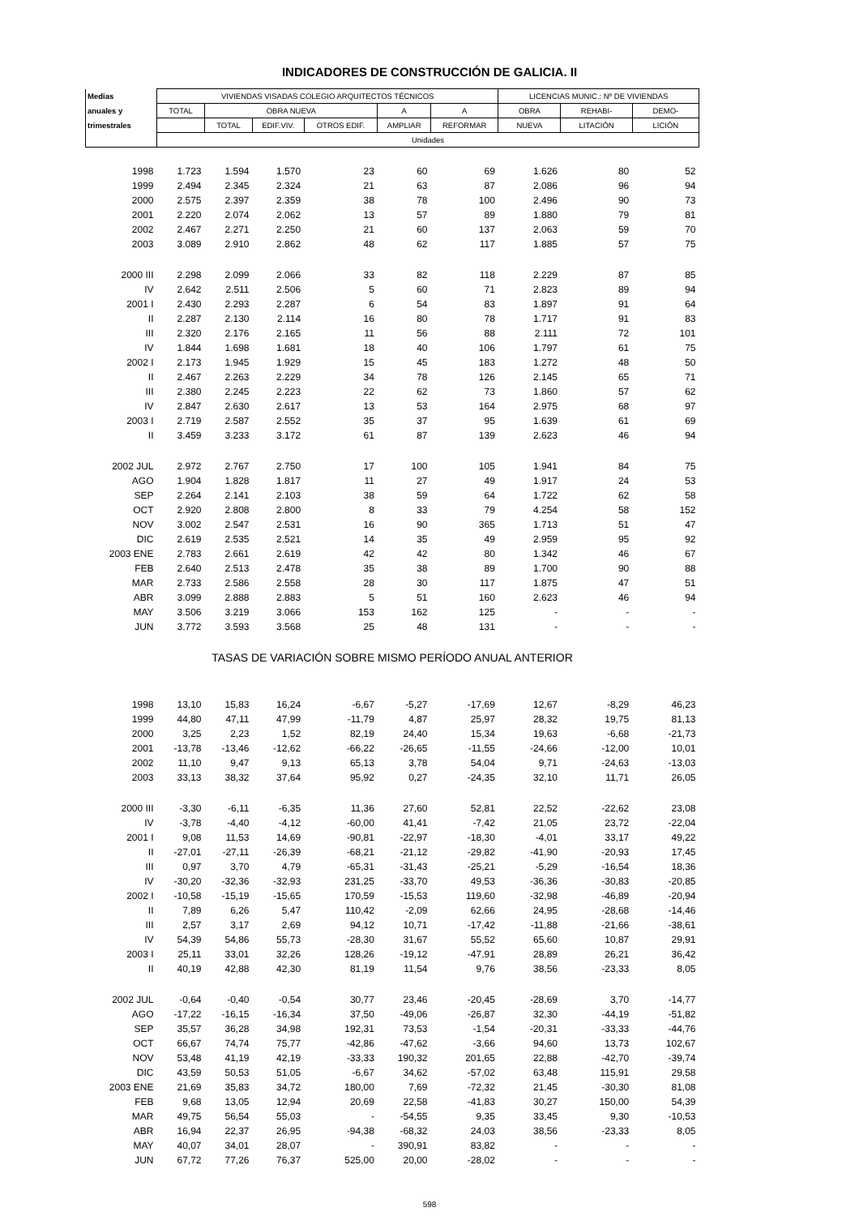INDICADORES DE CONSTRUCCIÓN DE GALICIA. II
| Medias | VIVIENDAS VISADAS COLEGIO ARQUITECTOS TÉCNICOS | | | | | | LICENCIAS MUNIC.: Nº DE VIVIENDAS | | |
| --- | --- | --- | --- | --- | --- | --- | --- | --- | --- |
| anuales y | TOTAL | OBRA NUEVA | | | A | A | OBRA | REHABI- | DEMO- |
| trimestrales | | TOTAL | EDIF.VIV. | OTROS EDIF. | AMPLIAR | REFORMAR | NUEVA | LITACIÓN | LICIÓN |
| | Unidades | | | | | | | | |
| 1998 | 1.723 | 1.594 | 1.570 | 23 | 60 | 69 | 1.626 | 80 | 52 |
| 1999 | 2.494 | 2.345 | 2.324 | 21 | 63 | 87 | 2.086 | 96 | 94 |
| 2000 | 2.575 | 2.397 | 2.359 | 38 | 78 | 100 | 2.496 | 90 | 73 |
| 2001 | 2.220 | 2.074 | 2.062 | 13 | 57 | 89 | 1.880 | 79 | 81 |
| 2002 | 2.467 | 2.271 | 2.250 | 21 | 60 | 137 | 2.063 | 59 | 70 |
| 2003 | 3.089 | 2.910 | 2.862 | 48 | 62 | 117 | 1.885 | 57 | 75 |
| 2000 III | 2.298 | 2.099 | 2.066 | 33 | 82 | 118 | 2.229 | 87 | 85 |
| IV | 2.642 | 2.511 | 2.506 | 5 | 60 | 71 | 2.823 | 89 | 94 |
| 2001 I | 2.430 | 2.293 | 2.287 | 6 | 54 | 83 | 1.897 | 91 | 64 |
| II | 2.287 | 2.130 | 2.114 | 16 | 80 | 78 | 1.717 | 91 | 83 |
| III | 2.320 | 2.176 | 2.165 | 11 | 56 | 88 | 2.111 | 72 | 101 |
| IV | 1.844 | 1.698 | 1.681 | 18 | 40 | 106 | 1.797 | 61 | 75 |
| 2002 I | 2.173 | 1.945 | 1.929 | 15 | 45 | 183 | 1.272 | 48 | 50 |
| II | 2.467 | 2.263 | 2.229 | 34 | 78 | 126 | 2.145 | 65 | 71 |
| III | 2.380 | 2.245 | 2.223 | 22 | 62 | 73 | 1.860 | 57 | 62 |
| IV | 2.847 | 2.630 | 2.617 | 13 | 53 | 164 | 2.975 | 68 | 97 |
| 2003 I | 2.719 | 2.587 | 2.552 | 35 | 37 | 95 | 1.639 | 61 | 69 |
| II | 3.459 | 3.233 | 3.172 | 61 | 87 | 139 | 2.623 | 46 | 94 |
| 2002 JUL | 2.972 | 2.767 | 2.750 | 17 | 100 | 105 | 1.941 | 84 | 75 |
| AGO | 1.904 | 1.828 | 1.817 | 11 | 27 | 49 | 1.917 | 24 | 53 |
| SEP | 2.264 | 2.141 | 2.103 | 38 | 59 | 64 | 1.722 | 62 | 58 |
| OCT | 2.920 | 2.808 | 2.800 | 8 | 33 | 79 | 4.254 | 58 | 152 |
| NOV | 3.002 | 2.547 | 2.531 | 16 | 90 | 365 | 1.713 | 51 | 47 |
| DIC | 2.619 | 2.535 | 2.521 | 14 | 35 | 49 | 2.959 | 95 | 92 |
| 2003 ENE | 2.783 | 2.661 | 2.619 | 42 | 42 | 80 | 1.342 | 46 | 67 |
| FEB | 2.640 | 2.513 | 2.478 | 35 | 38 | 89 | 1.700 | 90 | 88 |
| MAR | 2.733 | 2.586 | 2.558 | 28 | 30 | 117 | 1.875 | 47 | 51 |
| ABR | 3.099 | 2.888 | 2.883 | 5 | 51 | 160 | 2.623 | 46 | 94 |
| MAY | 3.506 | 3.219 | 3.066 | 153 | 162 | 125 | - | - | - |
| JUN | 3.772 | 3.593 | 3.568 | 25 | 48 | 131 | - | - | - |
| TASAS DE VARIACIÓN SOBRE MISMO PERÍODO ANUAL ANTERIOR | | | | | | | | | |
| 1998 | 13,10 | 15,83 | 16,24 | -6,67 | -5,27 | -17,69 | 12,67 | -8,29 | 46,23 |
| 1999 | 44,80 | 47,11 | 47,99 | -11,79 | 4,87 | 25,97 | 28,32 | 19,75 | 81,13 |
| 2000 | 3,25 | 2,23 | 1,52 | 82,19 | 24,40 | 15,34 | 19,63 | -6,68 | -21,73 |
| 2001 | -13,78 | -13,46 | -12,62 | -66,22 | -26,65 | -11,55 | -24,66 | -12,00 | 10,01 |
| 2002 | 11,10 | 9,47 | 9,13 | 65,13 | 3,78 | 54,04 | 9,71 | -24,63 | -13,03 |
| 2003 | 33,13 | 38,32 | 37,64 | 95,92 | 0,27 | -24,35 | 32,10 | 11,71 | 26,05 |
| 2000 III | -3,30 | -6,11 | -6,35 | 11,36 | 27,60 | 52,81 | 22,52 | -22,62 | 23,08 |
| IV | -3,78 | -4,40 | -4,12 | -60,00 | 41,41 | -7,42 | 21,05 | 23,72 | -22,04 |
| 2001 I | 9,08 | 11,53 | 14,69 | -90,81 | -22,97 | -18,30 | -4,01 | 33,17 | 49,22 |
| II | -27,01 | -27,11 | -26,39 | -68,21 | -21,12 | -29,82 | -41,90 | -20,93 | 17,45 |
| III | 0,97 | 3,70 | 4,79 | -65,31 | -31,43 | -25,21 | -5,29 | -16,54 | 18,36 |
| IV | -30,20 | -32,36 | -32,93 | 231,25 | -33,70 | 49,53 | -36,36 | -30,83 | -20,85 |
| 2002 I | -10,58 | -15,19 | -15,65 | 170,59 | -15,53 | 119,60 | -32,98 | -46,89 | -20,94 |
| II | 7,89 | 6,26 | 5,47 | 110,42 | -2,09 | 62,66 | 24,95 | -28,68 | -14,46 |
| III | 2,57 | 3,17 | 2,69 | 94,12 | 10,71 | -17,42 | -11,88 | -21,66 | -38,61 |
| IV | 54,39 | 54,86 | 55,73 | -28,30 | 31,67 | 55,52 | 65,60 | 10,87 | 29,91 |
| 2003 I | 25,11 | 33,01 | 32,26 | 128,26 | -19,12 | -47,91 | 28,89 | 26,21 | 36,42 |
| II | 40,19 | 42,88 | 42,30 | 81,19 | 11,54 | 9,76 | 38,56 | -23,33 | 8,05 |
| 2002 JUL | -0,64 | -0,40 | -0,54 | 30,77 | 23,46 | -20,45 | -28,69 | 3,70 | -14,77 |
| AGO | -17,22 | -16,15 | -16,34 | 37,50 | -49,06 | -26,87 | 32,30 | -44,19 | -51,82 |
| SEP | 35,57 | 36,28 | 34,98 | 192,31 | 73,53 | -1,54 | -20,31 | -33,33 | -44,76 |
| OCT | 66,67 | 74,74 | 75,77 | -42,86 | -47,62 | -3,66 | 94,60 | 13,73 | 102,67 |
| NOV | 53,48 | 41,19 | 42,19 | -33,33 | 190,32 | 201,65 | 22,88 | -42,70 | -39,74 |
| DIC | 43,59 | 50,53 | 51,05 | -6,67 | 34,62 | -57,02 | 63,48 | 115,91 | 29,58 |
| 2003 ENE | 21,69 | 35,83 | 34,72 | 180,00 | 7,69 | -72,32 | 21,45 | -30,30 | 81,08 |
| FEB | 9,68 | 13,05 | 12,94 | 20,69 | 22,58 | -41,83 | 30,27 | 150,00 | 54,39 |
| MAR | 49,75 | 56,54 | 55,03 | - | -54,55 | 9,35 | 33,45 | 9,30 | -10,53 |
| ABR | 16,94 | 22,37 | 26,95 | -94,38 | -68,32 | 24,03 | 38,56 | -23,33 | 8,05 |
| MAY | 40,07 | 34,01 | 28,07 | - | 390,91 | 83,82 | - | - | - |
| JUN | 67,72 | 77,26 | 76,37 | 525,00 | 20,00 | -28,02 | - | - | - |
598